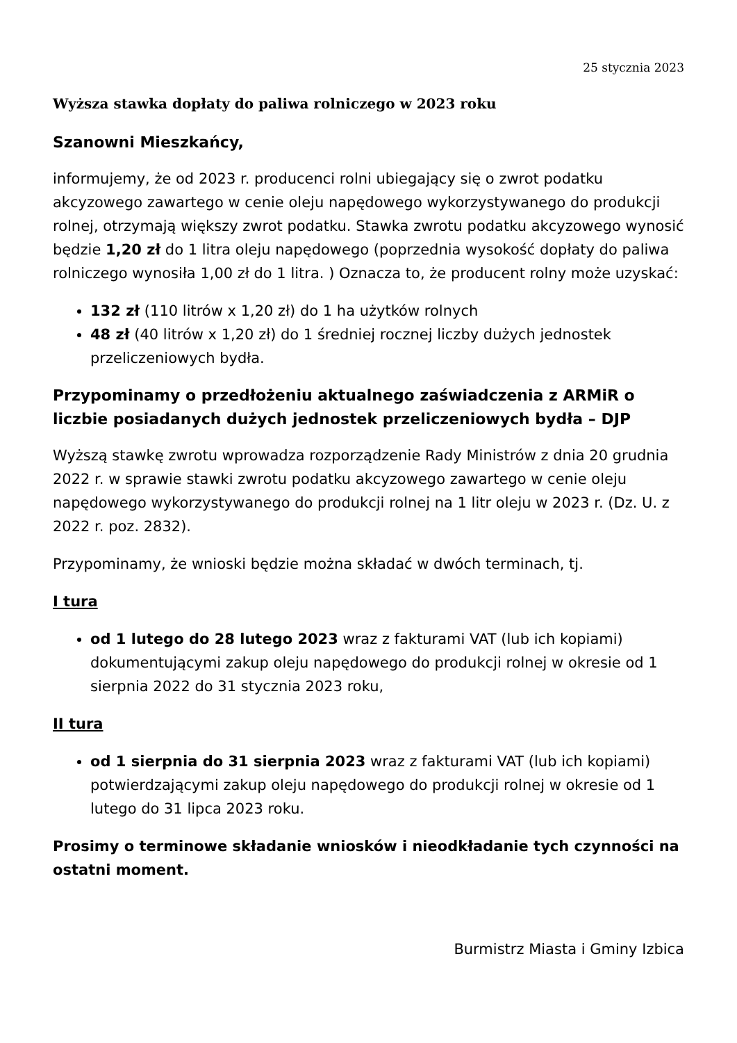25 stycznia 2023
Wyższa stawka dopłaty do paliwa rolniczego w 2023 roku
Szanowni Mieszkańcy,
informujemy, że od 2023 r. producenci rolni ubiegający się o zwrot podatku akcyzowego zawartego w cenie oleju napędowego wykorzystywanego do produkcji rolnej, otrzymają większy zwrot podatku. Stawka zwrotu podatku akcyzowego wynosić będzie 1,20 zł do 1 litra oleju napędowego (poprzednia wysokość dopłaty do paliwa rolniczego wynosiła 1,00 zł do 1 litra. ) Oznacza to, że producent rolny może uzyskać:
132 zł (110 litrów x 1,20 zł) do 1 ha użytków rolnych
48 zł (40 litrów x 1,20 zł) do 1 średniej rocznej liczby dużych jednostek przeliczeniowych bydła.
Przypominamy o przedłożeniu aktualnego zaświadczenia z ARMiR o liczbie posiadanych dużych jednostek przeliczeniowych bydła – DJP
Wyższą stawkę zwrotu wprowadza rozporządzenie Rady Ministrów z dnia 20 grudnia 2022 r. w sprawie stawki zwrotu podatku akcyzowego zawartego w cenie oleju napędowego wykorzystywanego do produkcji rolnej na 1 litr oleju w 2023 r. (Dz. U. z 2022 r. poz. 2832).
Przypominamy, że wnioski będzie można składać w dwóch terminach, tj.
I tura
od 1 lutego do 28 lutego 2023 wraz z fakturami VAT (lub ich kopiami) dokumentującymi zakup oleju napędowego do produkcji rolnej w okresie od 1 sierpnia 2022 do 31 stycznia 2023 roku,
II tura
od 1 sierpnia do 31 sierpnia 2023 wraz z fakturami VAT (lub ich kopiami) potwierdzającymi zakup oleju napędowego do produkcji rolnej w okresie od 1 lutego do 31 lipca 2023 roku.
Prosimy o terminowe składanie wniosków i nieodkładanie tych czynności na ostatni moment.
Burmistrz Miasta i Gminy Izbica